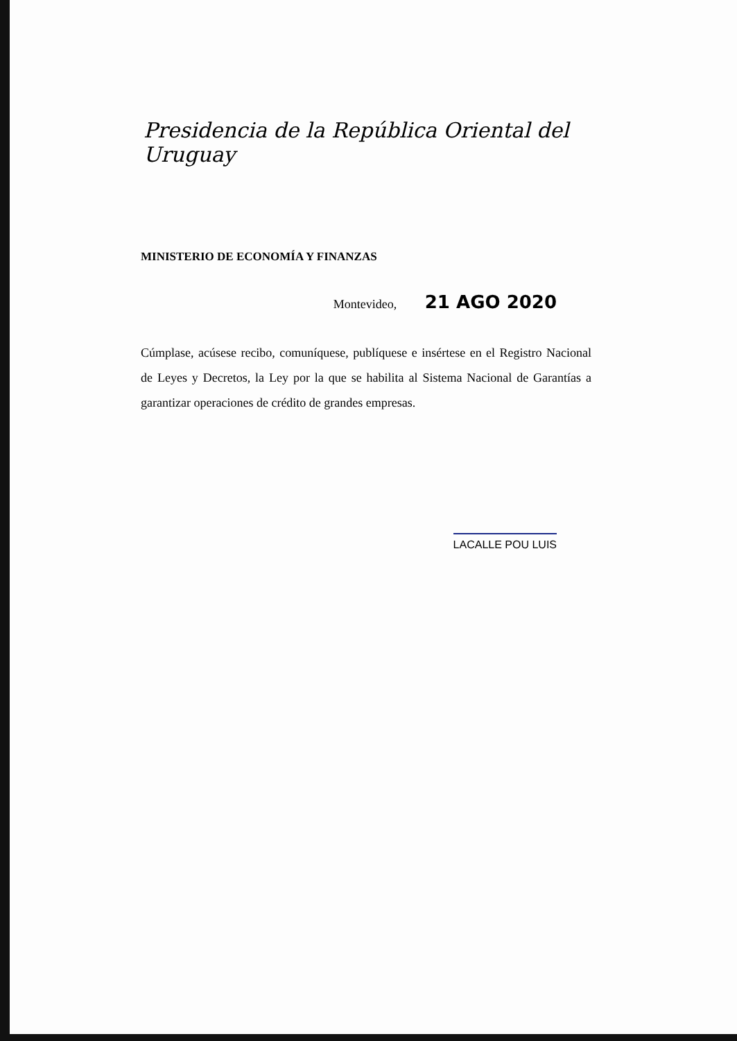Presidencia de la República Oriental del Uruguay
MINISTERIO DE ECONOMÍA Y FINANZAS
Montevideo, 21 AGO 2020
Cúmplase, acúsese recibo, comuníquese, publíquese e insértese en el Registro Nacional de Leyes y Decretos, la Ley por la que se habilita al Sistema Nacional de Garantías a garantizar operaciones de crédito de grandes empresas.
LACALLE POU LUIS